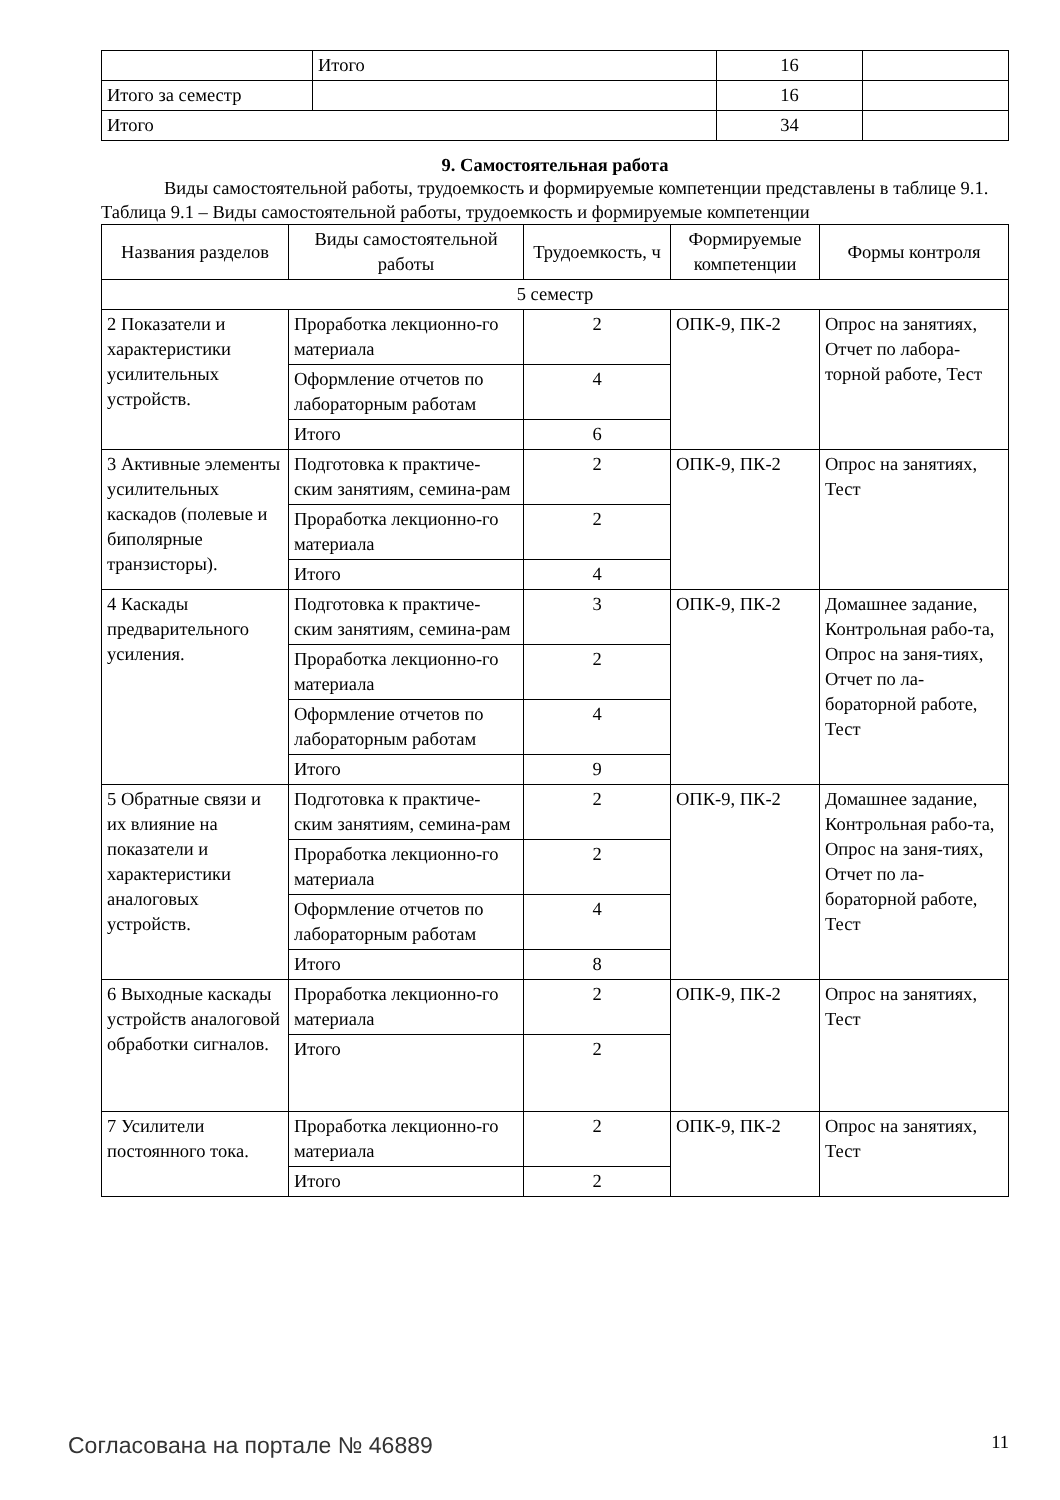| | Итого | 16 | |
| Итого за семестр | | 16 | |
| Итого | | 34 | |
9. Самостоятельная работа
Виды самостоятельной работы, трудоемкость и формируемые компетенции представлены в таблице 9.1.
Таблица 9.1 – Виды самостоятельной работы, трудоемкость и формируемые компетенции
| Названия разделов | Виды самостоятельной работы | Трудоемкость, ч | Формируемые компетенции | Формы контроля |
| --- | --- | --- | --- | --- |
| 5 семестр | | | | |
| 2 Показатели и характеристики усилительных устройств. | Проработка лекционно-го материала | 2 | ОПК-9, ПК-2 | Опрос на занятиях, Отчет по лабора-торной работе, Тест |
| | Оформление отчетов по лабораторным работам | 4 | | |
| | Итого | 6 | | |
| 3 Активные элементы усилительных каскадов (полевые и биполярные транзисторы). | Подготовка к практиче-ским занятиям, семина-рам | 2 | ОПК-9, ПК-2 | Опрос на занятиях, Тест |
| | Проработка лекционно-го материала | 2 | | |
| | Итого | 4 | | |
| 4 Каскады предварительного усиления. | Подготовка к практиче-ским занятиям, семина-рам | 3 | ОПК-9, ПК-2 | Домашнее задание, Контрольная рабо-та, Опрос на заня-тиях, Отчет по ла-бораторной работе, Тест |
| | Проработка лекционно-го материала | 2 | | |
| | Оформление отчетов по лабораторным работам | 4 | | |
| | Итого | 9 | | |
| 5 Обратные связи и их влияние на показатели и характеристики аналоговых устройств. | Подготовка к практиче-ским занятиям, семина-рам | 2 | ОПК-9, ПК-2 | Домашнее задание, Контрольная рабо-та, Опрос на заня-тиях, Отчет по ла-бораторной работе, Тест |
| | Проработка лекционно-го материала | 2 | | |
| | Оформление отчетов по лабораторным работам | 4 | | |
| | Итого | 8 | | |
| 6 Выходные каскады устройств аналоговой обработки сигналов. | Проработка лекционно-го материала | 2 | ОПК-9, ПК-2 | Опрос на занятиях, Тест |
| | Итого | 2 | | |
| 7 Усилители постоянного тока. | Проработка лекционно-го материала | 2 | ОПК-9, ПК-2 | Опрос на занятиях, Тест |
| | Итого | 2 | | |
Согласована на портале № 46889 11